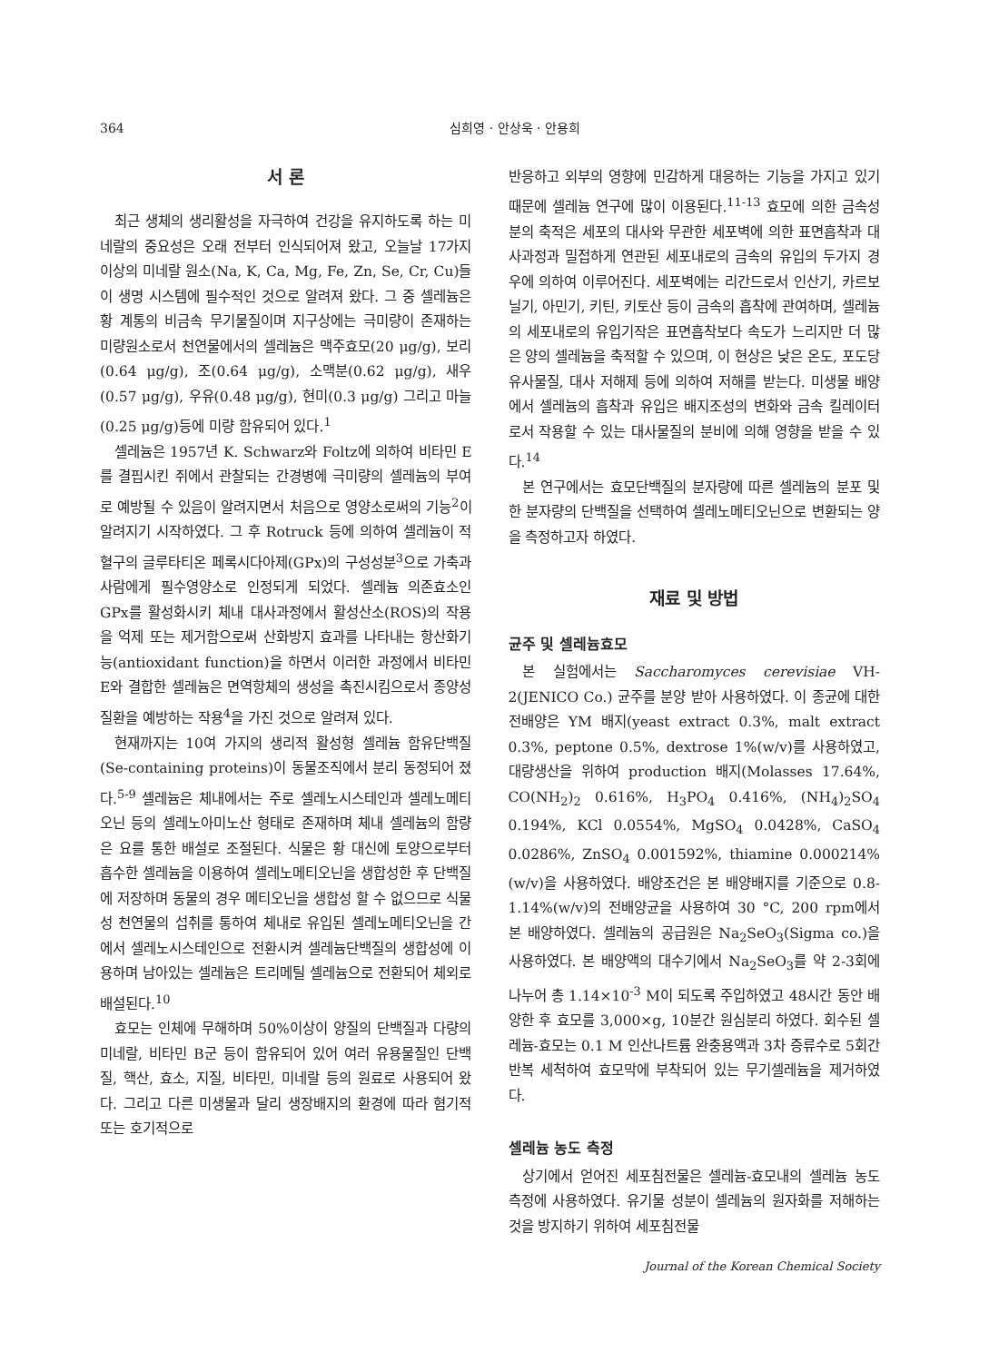364 심희영 · 안상욱 · 안용희
서 론
최근 생체의 생리활성을 자극하여 건강을 유지하도록 하는 미네랄의 중요성은 오래 전부터 인식되어져 왔고, 오늘날 17가지 이상의 미네랄 원소(Na, K, Ca, Mg, Fe, Zn, Se, Cr, Cu)들이 생명 시스템에 필수적인 것으로 알려져 왔다. 그 중 셀레늄은 황 계통의 비금속 무기물질이며 지구상에는 극미량이 존재하는 미량원소로서 천연물에서의 셀레늄은 맥주효모(20 μg/g), 보리(0.64 μg/g), 조(0.64 μg/g), 소맥분(0.62 μg/g), 새우(0.57 μg/g), 우유(0.48 μg/g), 현미(0.3 μg/g) 그리고 마늘(0.25 μg/g)등에 미량 함유되어 있다.<sup>1</sup>
셀레늄은 1957년 K. Schwarz와 Foltz에 의하여 비타민 E를 결핍시킨 쥐에서 관찰되는 간경병에 극미량의 셀레늄의 부여로 예방될 수 있음이 알려지면서 처음으로 영양소로써의 기능<sup>2</sup>이 알려지기 시작하였다. 그 후 Rotruck 등에 의하여 셀레늄이 적혈구의 글루타티온 페록시다아제(GPx)의 구성성분<sup>3</sup>으로 가축과 사람에게 필수영양소로 인정되게 되었다. 셀레늄 의존효소인 GPx를 활성화시키 체내 대사과정에서 활성산소(ROS)의 작용을 억제 또는 제거함으로써 산화방지 효과를 나타내는 항산화기능(antioxidant function)을 하면서 이러한 과정에서 비타민 E와 결합한 셀레늄은 면역항체의 생성을 촉진시킴으로서 종양성 질환을 예방하는 작용<sup>4</sup>을 가진 것으로 알려져 있다.
현재까지는 10여 가지의 생리적 활성형 셀레늄 함유단백질(Se-containing proteins)이 동물조직에서 분리 동정되어 졌다.<sup>5-9</sup> 셀레늄은 체내에서는 주로 셀레노시스테인과 셀레노메티오닌 등의 셀레노아미노산 형태로 존재하며 체내 셀레늄의 함량은 요를 통한 배설로 조절된다. 식물은 황 대신에 토양으로부터 흡수한 셀레늄을 이용하여 셀레노메티오닌을 생합성한 후 단백질에 저장하며 동물의 경우 메티오닌을 생합성 할 수 없으므로 식물성 천연물의 섭취를 통하여 체내로 유입된 셀레노메티오닌을 간에서 셀레노시스테인으로 전환시켜 셀레늄단백질의 생합성에 이용하며 남아있는 셀레늄은 트리메틸 셀레늄으로 전환되어 체외로 배설된다.<sup>10</sup>
효모는 인체에 무해하며 50%이상이 양질의 단백질과 다량의 미네랄, 비타민 B군 등이 함유되어 있어 여러 유용물질인 단백질, 핵산, 효소, 지질, 비타민, 미네랄 등의 원료로 사용되어 왔다. 그리고 다른 미생물과 달리 생장배지의 환경에 따라 혐기적 또는 호기적으로
반응하고 외부의 영향에 민감하게 대응하는 기능을 가지고 있기 때문에 셀레늄 연구에 많이 이용된다.<sup>11-13</sup> 효모에 의한 금속성분의 축적은 세포의 대사와 무관한 세포벽에 의한 표면흡착과 대사과정과 밀접하게 연관된 세포내로의 금속의 유입의 두가지 경우에 의하여 이루어진다. 세포벽에는 리간드로서 인산기, 카르보닐기, 아민기, 키틴, 키토산 등이 금속의 흡착에 관여하며, 셀레늄의 세포내로의 유입기작은 표면흡착보다 속도가 느리지만 더 많은 양의 셀레늄을 축적할 수 있으며, 이 현상은 낮은 온도, 포도당 유사물질, 대사 저해제 등에 의하여 저해를 받는다. 미생물 배양에서 셀레늄의 흡착과 유입은 배지조성의 변화와 금속 킬레이터로서 작용할 수 있는 대사물질의 분비에 의해 영향을 받을 수 있다.<sup>14</sup>
본 연구에서는 효모단백질의 분자량에 따른 셀레늄의 분포 및 한 분자량의 단백질을 선택하여 셀레노메티오닌으로 변환되는 양을 측정하고자 하였다.
재료 및 방법
균주 및 셀레늄효모
본 실험에서는 Saccharomyces cerevisiae VH-2(JENICO Co.) 균주를 분양 받아 사용하였다. 이 종균에 대한 전배양은 YM 배지(yeast extract 0.3%, malt extract 0.3%, peptone 0.5%, dextrose 1%(w/v)를 사용하였고, 대량생산을 위하여 production 배지(Molasses 17.64%, CO(NH<sub>2</sub>)<sub>2</sub> 0.616%, H<sub>3</sub>PO<sub>4</sub> 0.416%, (NH<sub>4</sub>)<sub>2</sub>SO<sub>4</sub> 0.194%, KCl 0.0554%, MgSO<sub>4</sub> 0.0428%, CaSO<sub>4</sub> 0.0286%, ZnSO<sub>4</sub> 0.001592%, thiamine 0.000214%(w/v)을 사용하였다. 배양조건은 본 배양배지를 기준으로 0.8-1.14%(w/v)의 전배양균을 사용하여 30 °C, 200 rpm에서 본 배양하였다. 셀레늄의 공급원은 Na<sub>2</sub>SeO<sub>3</sub>(Sigma co.)을 사용하였다. 본 배양액의 대수기에서 Na<sub>2</sub>SeO<sub>3</sub>를 약 2-3회에 나누어 총 1.14×10<sup>-3</sup> M이 되도록 주입하였고 48시간 동안 배양한 후 효모를 3,000×g, 10분간 원심분리 하였다. 회수된 셀레늄-효모는 0.1 M 인산나트륨 완충용액과 3차 증류수로 5회간 반복 세척하여 효모막에 부착되어 있는 무기셀레늄을 제거하였다.
셀레늄 농도 측정
상기에서 얻어진 세포침전물은 셀레늄-효모내의 셀레늄 농도 측정에 사용하였다. 유기물 성분이 셀레늄의 원자화를 저해하는 것을 방지하기 위하여 세포침전물
Journal of the Korean Chemical Society